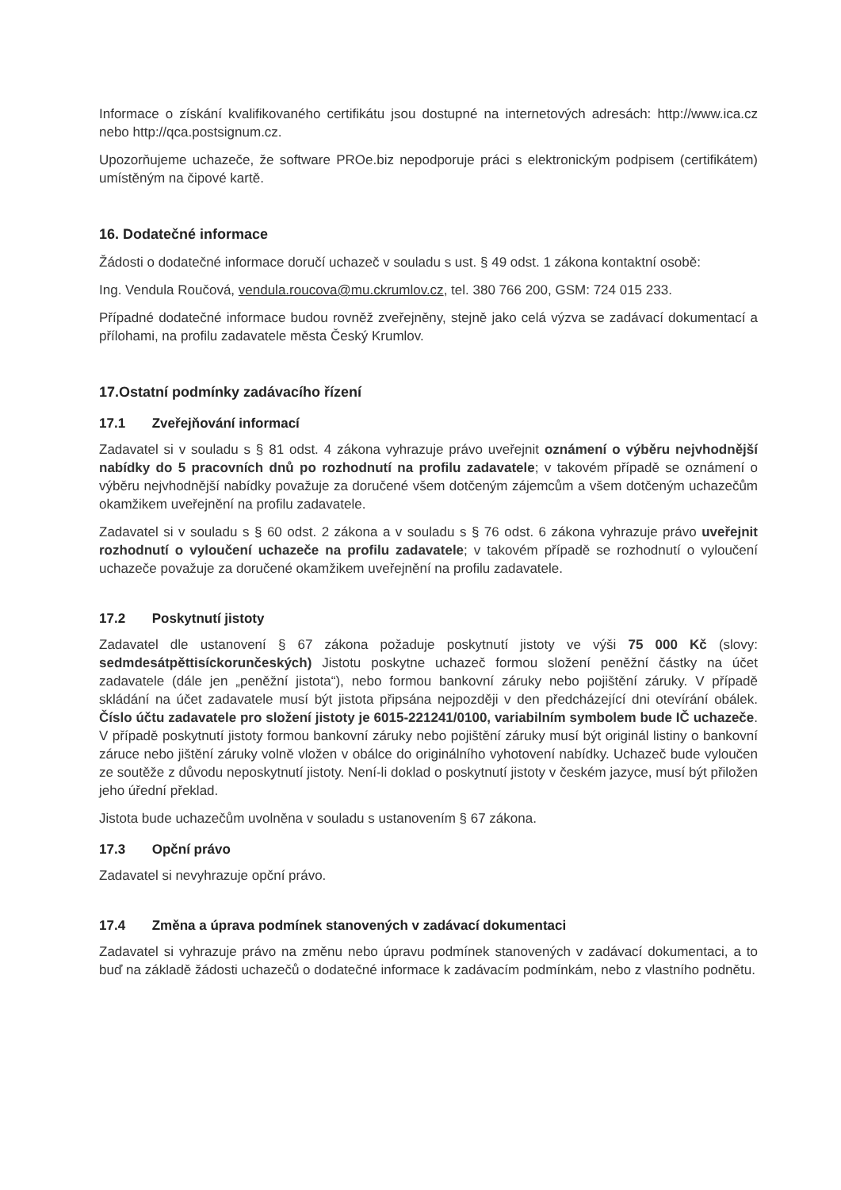Informace o získání kvalifikovaného certifikátu jsou dostupné na internetových adresách: http://www.ica.cz nebo http://qca.postsignum.cz.
Upozorňujeme uchazeče, že software PROe.biz nepodporuje práci s elektronickým podpisem (certifikátem) umístěným na čipové kartě.
16. Dodatečné informace
Žádosti o dodatečné informace doručí uchazeč v souladu s ust. § 49 odst. 1 zákona kontaktní osobě:
Ing. Vendula Roučová, vendula.roucova@mu.ckrumlov.cz, tel. 380 766 200, GSM: 724 015 233.
Případné dodatečné informace budou rovněž zveřejněny, stejně jako celá výzva se zadávací dokumentací a přílohami, na profilu zadavatele města Český Krumlov.
17.Ostatní podmínky zadávacího řízení
17.1 Zveřejňování informací
Zadavatel si v souladu s § 81 odst. 4 zákona vyhrazuje právo uveřejnit oznámení o výběru nejvhodnější nabídky do 5 pracovních dnů po rozhodnutí na profilu zadavatele; v takovém případě se oznámení o výběru nejvhodnější nabídky považuje za doručené všem dotčeným zájemcům a všem dotčeným uchazečům okamžikem uveřejnění na profilu zadavatele.
Zadavatel si v souladu s § 60 odst. 2 zákona a v souladu s § 76 odst. 6 zákona vyhrazuje právo uveřejnit rozhodnutí o vyloučení uchazeče na profilu zadavatele; v takovém případě se rozhodnutí o vyloučení uchazeče považuje za doručené okamžikem uveřejnění na profilu zadavatele.
17.2 Poskytnutí jistoty
Zadavatel dle ustanovení § 67 zákona požaduje poskytnutí jistoty ve výši 75 000 Kč (slovy: sedmdesátpěttisíckorunčeských) Jistotu poskytne uchazeč formou složení peněžní částky na účet zadavatele (dále jen „peněžní jistota“), nebo formou bankovní záruky nebo pojištění záruky. V případě skládání na účet zadavatele musí být jistota připsána nejpozději v den předcházející dni otevírání obálek. Číslo účtu zadavatele pro složení jistoty je 6015-221241/0100, variabilním symbolem bude IČ uchazeče. V případě poskytnutí jistoty formou bankovní záruky nebo pojištění záruky musí být originál listiny o bankovní záruce nebo jištění záruky volně vložen v obálce do originálního vyhotovení nabídky. Uchazeč bude vyloučen ze soutěže z důvodu neposkytnutí jistoty. Není-li doklad o poskytnutí jistoty v českém jazyce, musí být přiložen jeho úřední překlad.
Jistota bude uchazečům uvolněna v souladu s ustanovením § 67 zákona.
17.3 Opční právo
Zadavatel si nevyhrazuje opční právo.
17.4 Změna a úprava podmínek stanovených v zadávací dokumentaci
Zadavatel si vyhrazuje právo na změnu nebo úpravu podmínek stanovených v zadávací dokumentaci, a to buď na základě žádosti uchazečů o dodatečné informace k zadávacím podmínkám, nebo z vlastního podnětu.